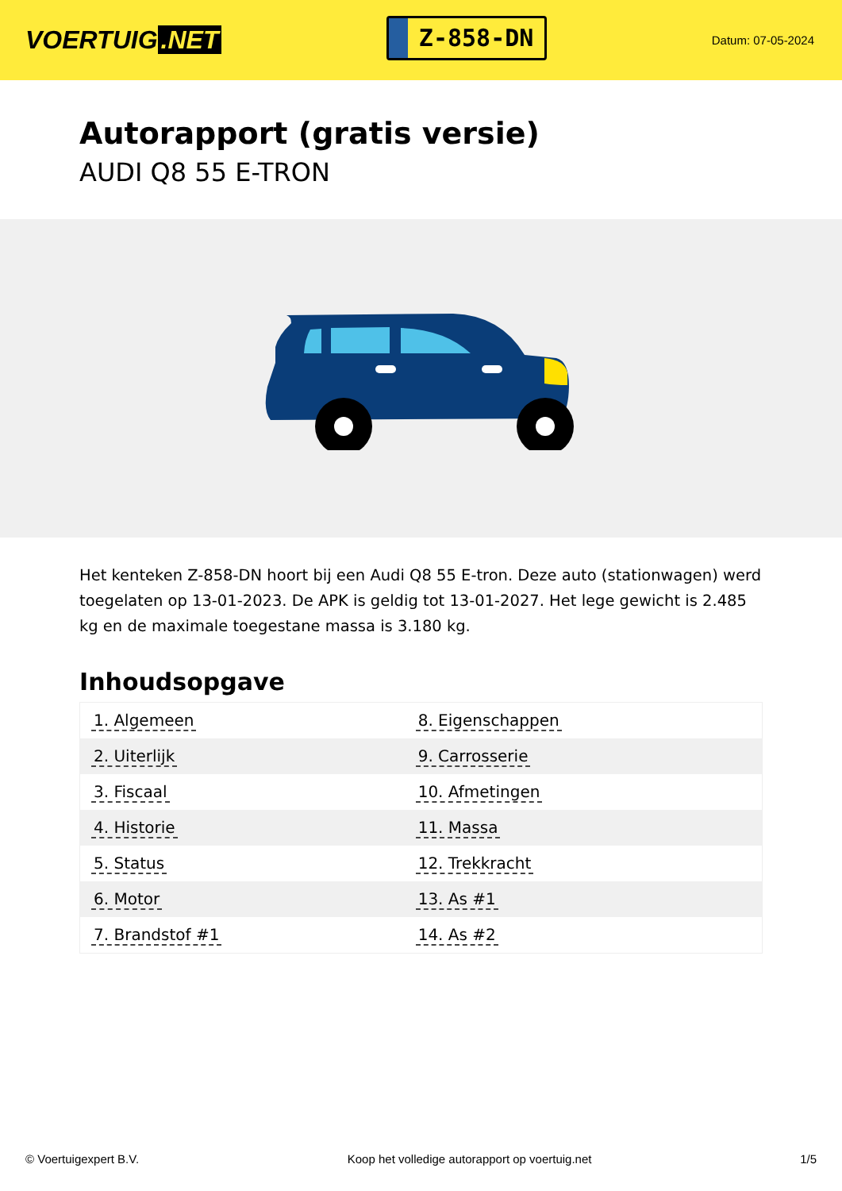VOERTUIG.NET
Z-858-DN
Datum: 07-05-2024
Autorapport (gratis versie)
AUDI Q8 55 E-TRON
Het kenteken Z-858-DN hoort bij een Audi Q8 55 E-tron. Deze auto (stationwagen) werd toegelaten op 13-01-2023. De APK is geldig tot 13-01-2027. Het lege gewicht is 2.485 kg en de maximale toegestane massa is 3.180 kg.
Inhoudsopgave
| 1. Algemeen | 8. Eigenschappen |
| 2. Uiterlijk | 9. Carrosserie |
| 3. Fiscaal | 10. Afmetingen |
| 4. Historie | 11. Massa |
| 5. Status | 12. Trekkracht |
| 6. Motor | 13. As #1 |
| 7. Brandstof #1 | 14. As #2 |
© Voertuigexpert B.V. Koop het volledige autorapport op voertuig.net 1/5